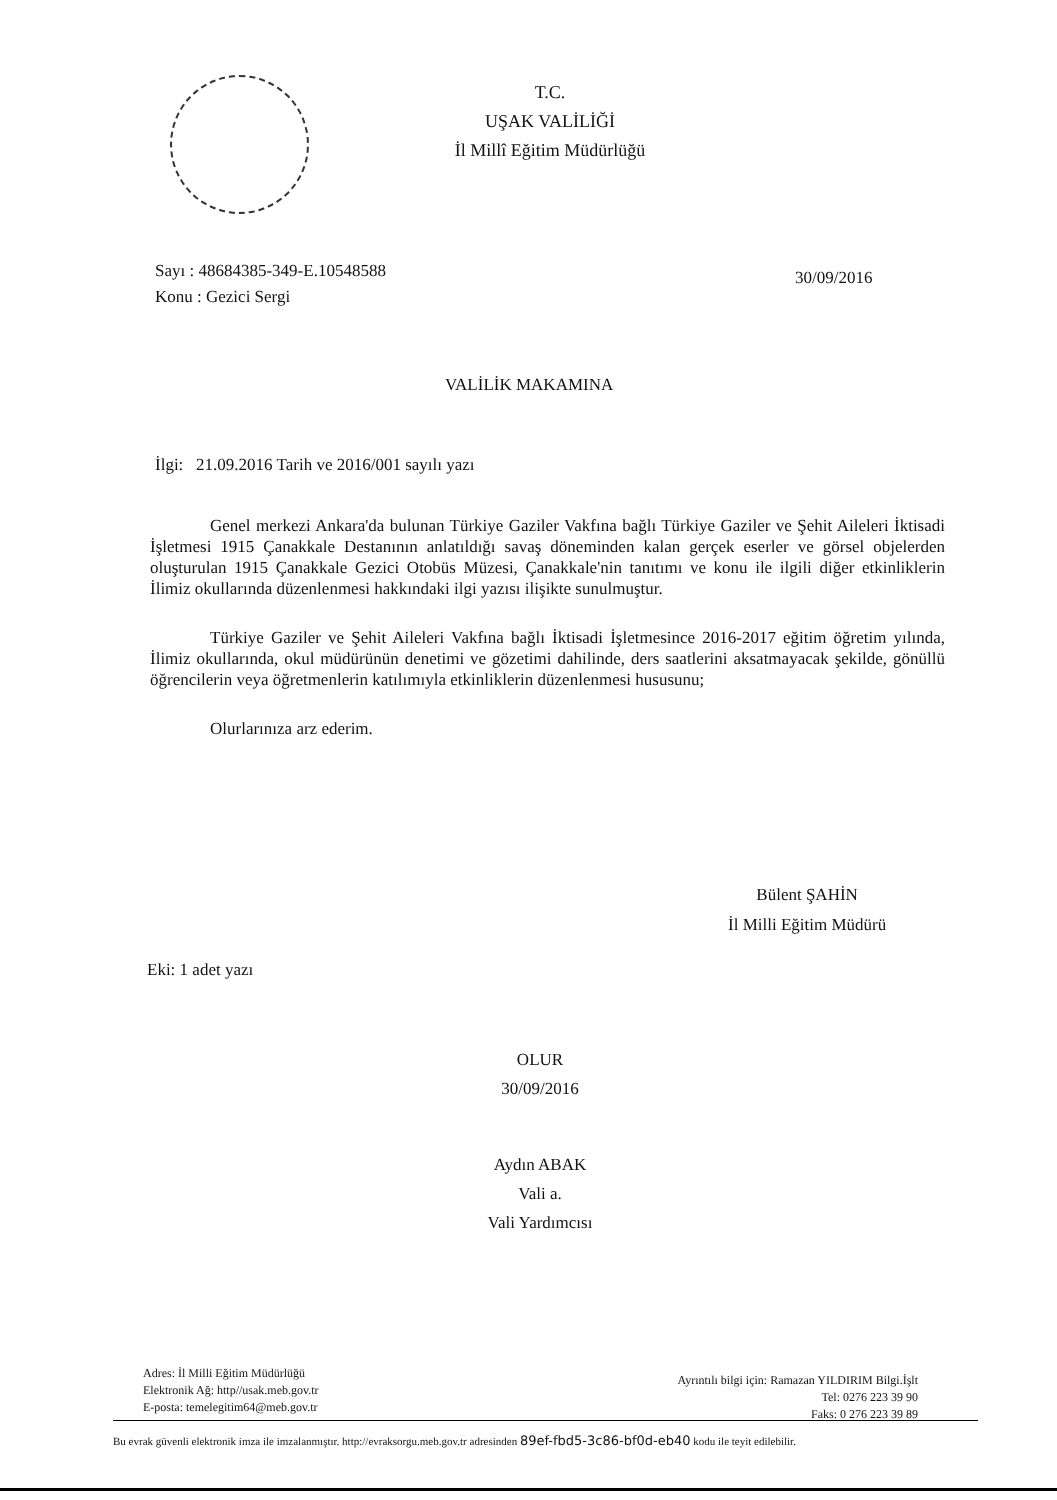T.C.
UŞAK VALİLİĞİ
İl Millî Eğitim Müdürlüğü
Sayı : 48684385-349-E.10548588
Konu : Gezici Sergi
30/09/2016
VALİLİK MAKAMINA
İlgi: 21.09.2016 Tarih ve 2016/001 sayılı yazı
Genel merkezi Ankara'da bulunan Türkiye Gaziler Vakfına bağlı Türkiye Gaziler ve Şehit Aileleri İktisadi İşletmesi 1915 Çanakkale Destanının anlatıldığı savaş döneminden kalan gerçek eserler ve görsel objelerden oluşturulan 1915 Çanakkale Gezici Otobüs Müzesi, Çanakkale'nin tanıtımı ve konu ile ilgili diğer etkinliklerin İlimiz okullarında düzenlenmesi hakkındaki ilgi yazısı ilişikte sunulmuştur.
Türkiye Gaziler ve Şehit Aileleri Vakfına bağlı İktisadi İşletmesince 2016-2017 eğitim öğretim yılında, İlimiz okullarında, okul müdürünün denetimi ve gözetimi dahilinde, ders saatlerini aksatmayacak şekilde, gönüllü öğrencilerin veya öğretmenlerin katılımıyla etkinliklerin düzenlenmesi hususunu;
Olurlarınıza arz ederim.
Bülent ŞAHİN
İl Milli Eğitim Müdürü
Eki: 1 adet yazı
OLUR
30/09/2016
Aydın ABAK
Vali a.
Vali Yardımcısı
Adres: İl Milli Eğitim Müdürlüğü
Elektronik Ağ: http//usak.meb.gov.tr
E-posta: temelegitim64@meb.gov.tr
Ayrıntılı bilgi için: Ramazan YILDIRIM Bilgi.İşlt
Tel: 0276 223 39 90
Faks: 0 276 223 39 89
Bu evrak güvenli elektronik imza ile imzalanmıştır. http://evraksorgu.meb.gov.tr adresinden 89ef-fbd5-3c86-bf0d-eb40 kodu ile teyit edilebilir.